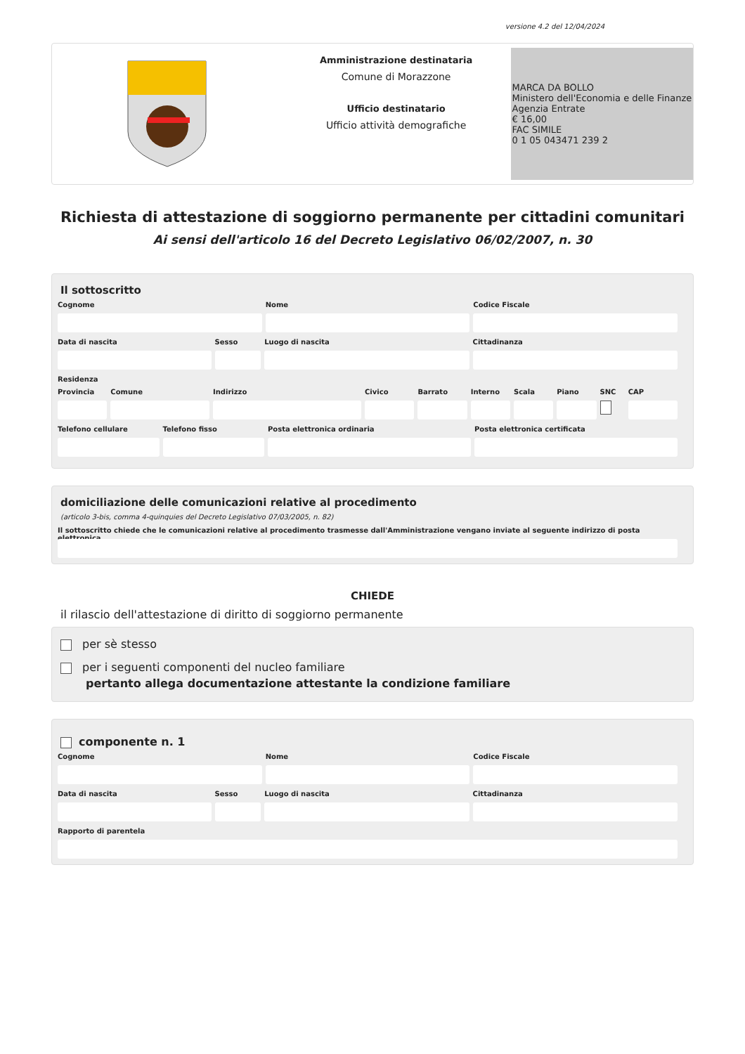versione 4.2 del 12/04/2024
Amministrazione destinataria
Comune di Morazzone
Ufficio destinatario
Ufficio attività demografiche
MARCA DA BOLLO
Ministero dell'Economia e delle Finanze
Agenzia Entrate
€ 16,00
FAC SIMILE
0 1 05 043471 239 2
Richiesta di attestazione di soggiorno permanente per cittadini comunitari
Ai sensi dell'articolo 16 del Decreto Legislativo 06/02/2007, n. 30
Il sottoscritto
Cognome Nome Codice Fiscale
Data di nascita Sesso Luogo di nascita Cittadinanza
Residenza
Provincia Comune Indirizzo Civico Barrato Interno Scala Piano SNC CAP
Telefono cellulare Telefono fisso Posta elettronica ordinaria Posta elettronica certificata
domiciliazione delle comunicazioni relative al procedimento
(articolo 3-bis, comma 4-quinquies del Decreto Legislativo 07/03/2005, n. 82)
Il sottoscritto chiede che le comunicazioni relative al procedimento trasmesse dall'Amministrazione vengano inviate al seguente indirizzo di posta elettronica
CHIEDE
il rilascio dell'attestazione di diritto di soggiorno permanente
per sè stesso
per i seguenti componenti del nucleo familiare
pertanto allega documentazione attestante la condizione familiare
componente n. 1
Cognome Nome Codice Fiscale
Data di nascita Sesso Luogo di nascita Cittadinanza
Rapporto di parentela